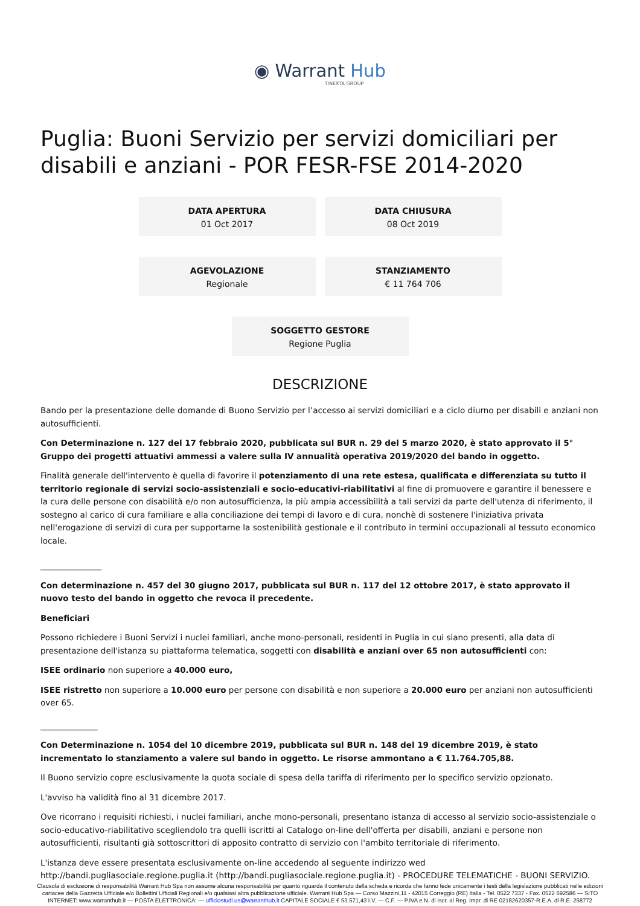◉ Warrant Hub
TINEXTA GROUP
Puglia: Buoni Servizio per servizi domiciliari per disabili e anziani - POR FESR-FSE 2014-2020
DATA APERTURA
01 Oct 2017
DATA CHIUSURA
08 Oct 2019
AGEVOLAZIONE
Regionale
STANZIAMENTO
€ 11 764 706
SOGGETTO GESTORE
Regione Puglia
DESCRIZIONE
Bando per la presentazione delle domande di Buono Servizio per l’accesso ai servizi domiciliari e a ciclo diurno per disabili e anziani non autosufficienti.
Con Determinazione n. 127 del 17 febbraio 2020, pubblicata sul BUR n. 29 del 5 marzo 2020, è stato approvato il 5° Gruppo dei progetti attuativi ammessi a valere sulla IV annualità operativa 2019/2020 del bando in oggetto.
Finalità generale dell'intervento è quella di favorire il potenziamento di una rete estesa, qualificata e differenziata su tutto il territorio regionale di servizi socio-assistenziali e socio-educativi-riabilitativi al fine di promuovere e garantire il benessere e la cura delle persone con disabilità e/o non autosufficienza, la più ampia accessibilità a tali servizi da parte dell'utenza di riferimento, il sostegno al carico di cura familiare e alla conciliazione dei tempi di lavoro e di cura, nonchè di sostenere l'iniziativa privata nell'erogazione di servizi di cura per supportarne la sostenibilità gestionale e il contributo in termini occupazionali al tessuto economico locale.
_______________
Con determinazione n. 457 del 30 giugno 2017, pubblicata sul BUR n. 117 del 12 ottobre 2017, è stato approvato il nuovo testo del bando in oggetto che revoca il precedente.
Beneficiari
Possono richiedere i Buoni Servizi i nuclei familiari, anche mono-personali, residenti in Puglia in cui siano presenti, alla data di presentazione dell'istanza su piattaforma telematica, soggetti con disabilità e anziani over 65 non autosufficienti con:
ISEE ordinario non superiore a 40.000 euro,
ISEE ristretto non superiore a 10.000 euro per persone con disabilità e non superiore a 20.000 euro per anziani non autosufficienti over 65.
______________
Con Determinazione n. 1054 del 10 dicembre 2019, pubblicata sul BUR n. 148 del 19 dicembre 2019, è stato incrementato lo stanziamento a valere sul bando in oggetto. Le risorse ammontano a € 11.764.705,88.
Il Buono servizio copre esclusivamente la quota sociale di spesa della tariffa di riferimento per lo specifico servizio opzionato.
L'avviso ha validità fino al 31 dicembre 2017.
Ove ricorrano i requisiti richiesti, i nuclei familiari, anche mono-personali, presentano istanza di accesso al servizio socio-assistenziale o socio-educativo-riabilitativo scegliendolo tra quelli iscritti al Catalogo on-line dell'offerta per disabili, anziani e persone non autosufficienti, risultanti già sottoscrittori di apposito contratto di servizio con l'ambito territoriale di riferimento.
L'istanza deve essere presentata esclusivamente on-line accedendo al seguente indirizzo wed http://bandi.pugliasociale.regione.puglia.it (http://bandi.pugliasociale.regione.puglia.it) - PROCEDURE TELEMATICHE - BUONI SERVIZIO.
Clausola di esclusione di responsabilità Warrant Hub Spa non assume alcuna responsabilità per quanto riguarda il contenuto della scheda e ricorda che fanno fede unicamente i testi della legislazione pubblicati nelle edizioni cartacee della Gazzetta Ufficiale e/o Bollettini Ufficiali Regionali e/o qualsiasi altra pubblicazione ufficiale. Warrant Hub Spa — Corso Mazzini,11 - 42015 Correggio (RE) Italia - Tel. 0522 7337 - Fax. 0522 692586 — SITO INTERNET: www.warranthub.it — POSTA ELETTRONICA: — ufficiostudi.us@warranthub.it CAPITALE SOCIALE € 53.571,43 I.V. — C.F. — P.IVA e N. di Iscr. al Reg. Impr. di RE 02182620357-R.E.A. di R.E. 258772